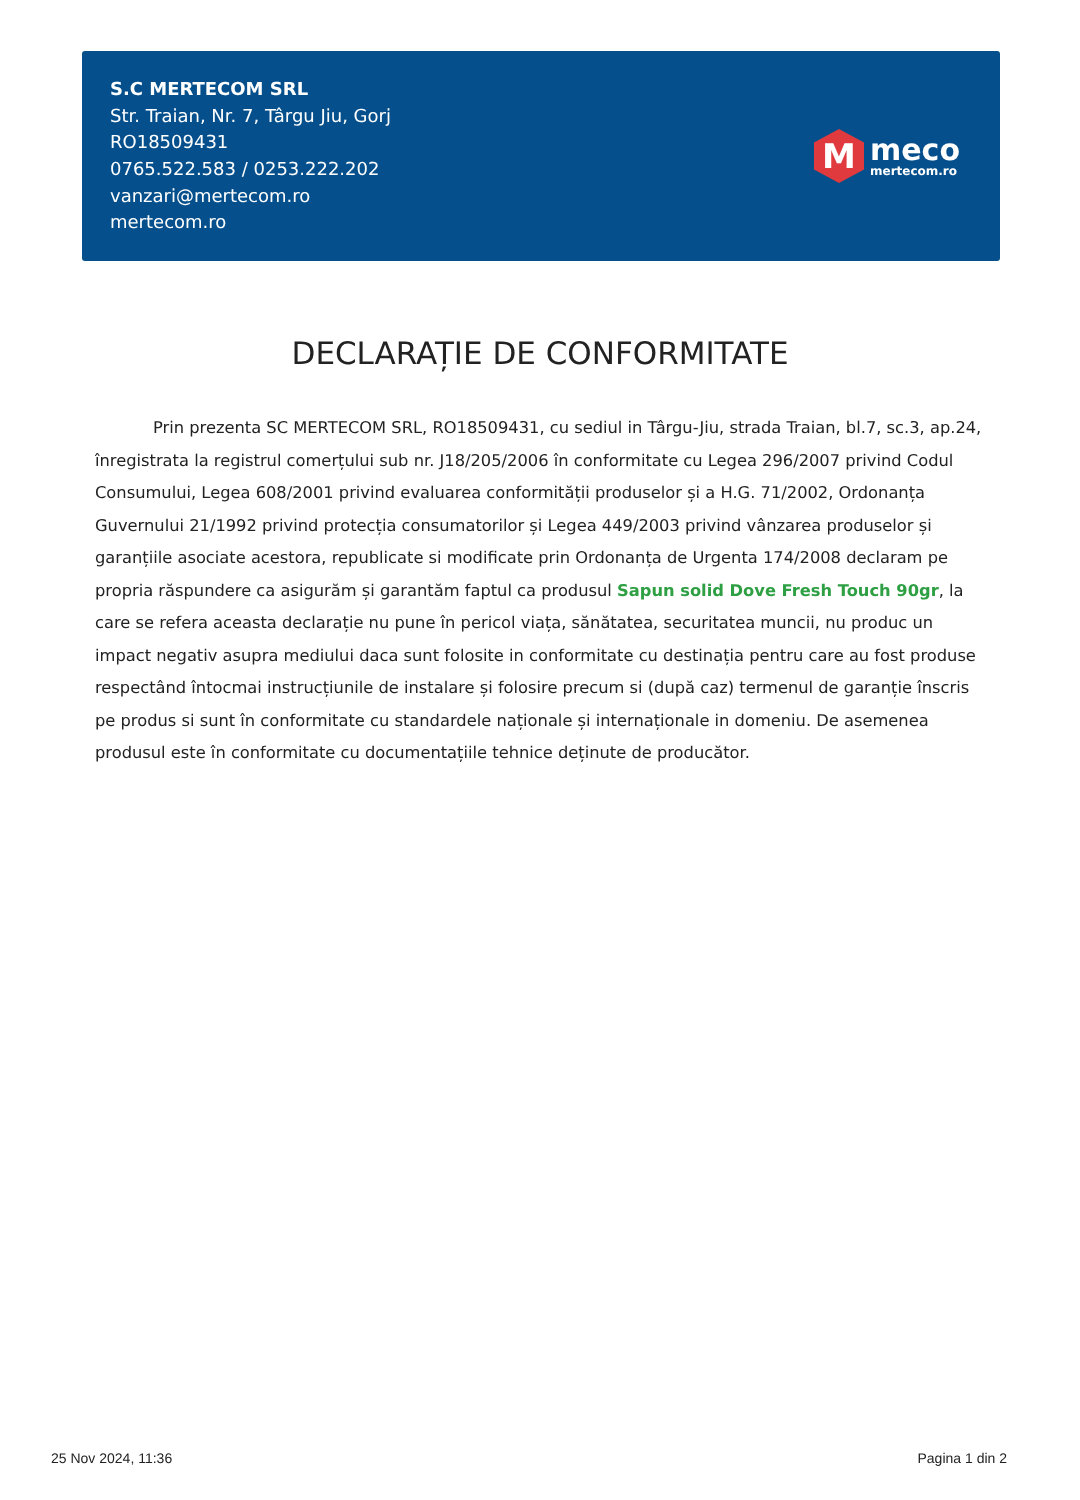S.C MERTECOM SRL
Str. Traian, Nr. 7, Târgu Jiu, Gorj
RO18509431
0765.522.583 / 0253.222.202
vanzari@mertecom.ro
mertecom.ro
M
meco
mertecom.ro
DECLARAȚIE DE CONFORMITATE
Prin prezenta SC MERTECOM SRL, RO18509431, cu sediul in Târgu-Jiu, strada Traian, bl.7, sc.3, ap.24, înregistrata la registrul comerțului sub nr. J18/205/2006 în conformitate cu Legea 296/2007 privind Codul Consumului, Legea 608/2001 privind evaluarea conformității produselor și a H.G. 71/2002, Ordonanța Guvernului 21/1992 privind protecția consumatorilor și Legea 449/2003 privind vânzarea produselor și garanțiile asociate acestora, republicate si modificate prin Ordonanța de Urgenta 174/2008 declaram pe propria răspundere ca asigurăm și garantăm faptul ca produsul Sapun solid Dove Fresh Touch 90gr, la care se refera aceasta declarație nu pune în pericol viața, sănătatea, securitatea muncii, nu produc un impact negativ asupra mediului daca sunt folosite in conformitate cu destinația pentru care au fost produse respectând întocmai instrucțiunile de instalare și folosire precum si (după caz) termenul de garanție înscris pe produs si sunt în conformitate cu standardele naționale și internaționale in domeniu. De asemenea produsul este în conformitate cu documentațiile tehnice deținute de producător.
25 Nov 2024, 11:36 Pagina 1 din 2